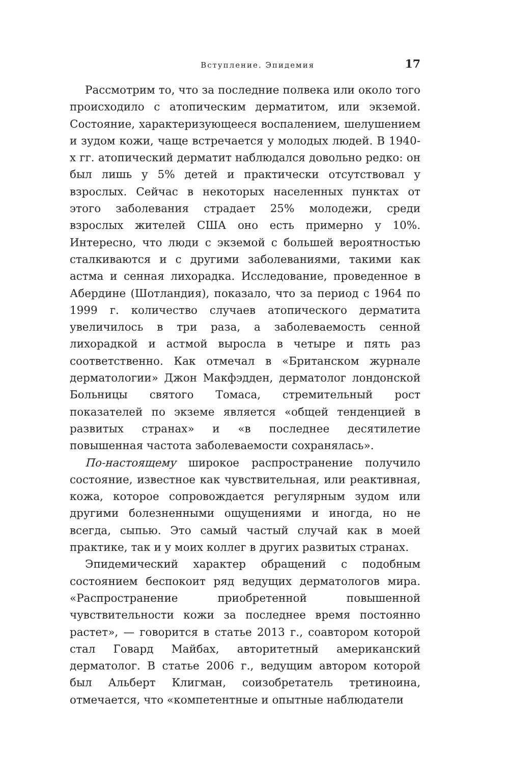Вступление. Эпидемия 17
Рассмотрим то, что за последние полвека или около того происходило с атопическим дерматитом, или экземой. Состояние, характеризующееся воспалением, шелушением и зудом кожи, чаще встречается у молодых людей. В 1940-х гг. атопический дерматит наблюдался довольно редко: он был лишь у 5% детей и практически отсутствовал у взрослых. Сейчас в некоторых населенных пунктах от этого заболевания страдает 25% молодежи, среди взрослых жителей США оно есть примерно у 10%. Интересно, что люди с экземой с большей вероятностью сталкиваются и с другими заболеваниями, такими как астма и сенная лихорадка. Исследование, проведенное в Абердине (Шотландия), показало, что за период с 1964 по 1999 г. количество случаев атопического дерматита увеличилось в три раза, а заболеваемость сенной лихорадкой и астмой выросла в четыре и пять раз соответственно. Как отмечал в «Британском журнале дерматологии» Джон Макфэдден, дерматолог лондонской Больницы святого Томаса, стремительный рост показателей по экземе является «общей тенденцией в развитых странах» и «в последнее десятилетие повышенная частота заболеваемости сохранялась».
По-настоящему широкое распространение получило состояние, известное как чувствительная, или реактивная, кожа, которое сопровождается регулярным зудом или другими болезненными ощущениями и иногда, но не всегда, сыпью. Это самый частый случай как в моей практике, так и у моих коллег в других развитых странах.
Эпидемический характер обращений с подобным состоянием беспокоит ряд ведущих дерматологов мира. «Распространение приобретенной повышенной чувствительности кожи за последнее время постоянно растет», — говорится в статье 2013 г., соавтором которой стал Говард Майбах, авторитетный американский дерматолог. В статье 2006 г., ведущим автором которой был Альберт Клигман, соизобретатель третиноина, отмечается, что «компетентные и опытные наблюдатели